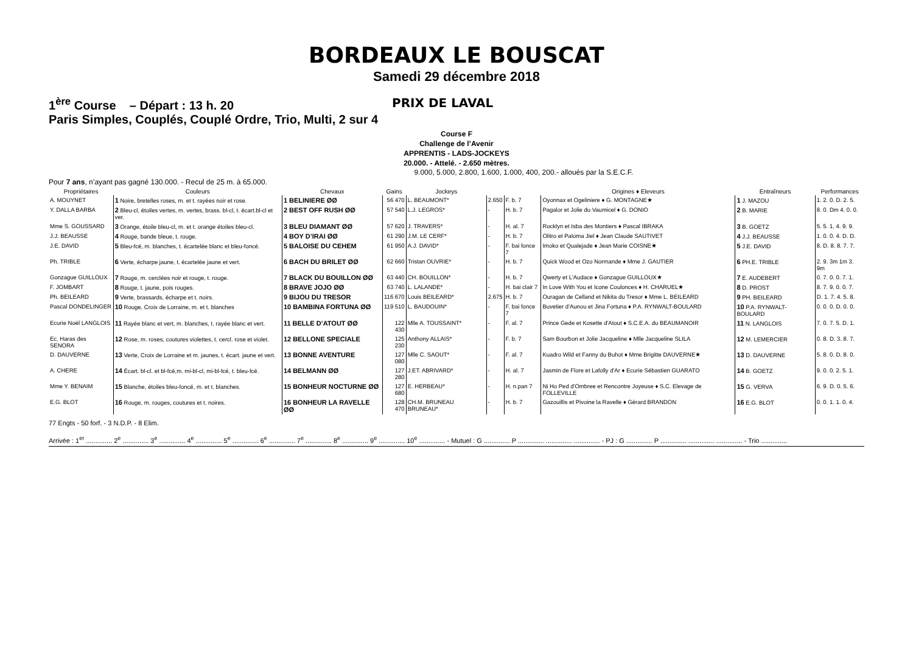BORDEAUX LE BOUSCAT
Samedi 29 décembre 2018
1<sup>ère</sup> Course – Départ : 13 h. 20 PRIX DE LAVAL
Paris Simples, Couplés, Couplé Ordre, Trio, Multi, 2 sur 4
Course F
Challenge de l’Avenir
APPRENTIS - LADS-JOCKEYS
20.000. - Attelé. - 2.650 mètres.
9.000, 5.000, 2.800, 1.600, 1.000, 400, 200.- alloués par la S.E.C.F.
Pour 7 ans, n’ayant pas gagné 130.000. - Recul de 25 m. à 65.000.
| Propriétaires | Couleurs | Chevaux | Gains | Jockeys | | | Origines ♦ Eleveurs | Entraîneurs | Performances |
| --- | --- | --- | --- | --- | --- | --- | --- | --- | --- |
| A. MOUYNET | 1 Noire, bretelles roses, m. et t. rayées noir et rose. | 1 BELINIERE ØØ | 56 470 | L. BEAUMONT* | 2.650 | F. b. 7 | Oyonnax et Ogeliniere ♦ G. MONTAGNE★ | 1 J. MAZOU | 1. 2. 0. D. 2. 5. |
| Y. DALLA BARBA | 2 Bleu-cl, étoiles vertes, m. vertes, brass. bl-cl, t. écart.bl-cl et ver. | 2 BEST OFF RUSH ØØ | 57 540 | L.J. LEGROS* | - | H. b. 7 | Pagalor et Jolie du Vaumicel ♦ G. DONIO | 2 B. MARIE | 8. 0. Dm 4. 0. 0. |
| Mme S. GOUSSARD | 3 Orange, étoile bleu-cl, m. et t. orange étoiles bleu-cl. | 3 BLEU DIAMANT ØØ | 57 620 | J. TRAVERS* | - | H. al. 7 | Rocklyn et Isba des Montiers ♦ Pascal IBRAKA | 3 B. GOETZ | 5. 5. 1. 4. 9. 9. |
| J.J. BEAUSSE | 4 Rouge, bande bleue, t. rouge. | 4 BOY D’IRAI ØØ | 61 290 | J.M. LE CERF* | - | H. b. 7 | Olitro et Paloma Jiel ♦ Jean Claude SAUTIVET | 4 J.J. BEAUSSE | 1. 0. 0. 4. D. D. |
| J.E. DAVID | 5 Bleu-fcé, m. blanches, t. écartelée blanc et bleu-foncé. | 5 BALOISE DU CEHEM | 61 950 | A.J. DAVID* | - | F. bai fonce 7 | Imoko et Qualejade ♦ Jean Marie COISNE★ | 5 J.E. DAVID | 8. D. 8. 8. 7. 7. |
| Ph. TRIBLE | 6 Verte, écharpe jaune, t. écartelée jaune et vert. | 6 BACH DU BRILET ØØ | 62 660 | Tristan OUVRIE* | - | H. b. 7 | Quick Wood et Ozo Normande ♦ Mme J. GAUTIER | 6 PH.E. TRIBLE | 2. 9. 3m 1m 3. 9m |
| Gonzague GUILLOUX | 7 Rouge, m. cerclées noir et rouge, t. rouge. | 7 BLACK DU BOUILLON ØØ | 63 440 | CH. BOUILLON* | - | H. b. 7 | Qwerty et L'Audace ♦ Gonzague GUILLOUX★ | 7 E. AUDEBERT | 0. 7. 0. 0. 7. 1. |
| F. JOMBART | 8 Rouge, t. jaune, pois rouges. | 8 BRAVE JOJO ØØ | 63 740 | L. LALANDE* | - | H. bai clair 7 | In Love With You et Icone Coulonces ♦ H. CHARUEL★ | 8 D. PROST | 8. 7. 9. 0. 0. 7. |
| Ph. BEILEARD | 9 Verte, brassards, écharpe et t. noirs. | 9 BIJOU DU TRESOR | 116 670 | Louis BEILEARD* | 2.675 | H. b. 7 | Ouragan de Celland et Nikita du Tresor ♦ Mme L. BEILEARD | 9 PH. BEILEARD | D. 1. 7. 4. 5. 8. |
| Pascal DONDELINGER | 10 Rouge, Croix de Lorraine, m. et t. blanches | 10 BAMBINA FORTUNA ØØ | 119 510 | L. BAUDOUIN* | - | F. bai fonce 7 | Buvetier d'Aunou et Jina Fortuna ♦ P.A. RYNWALT-BOULARD | 10 P.A. RYNWALT-BOULARD | 0. 0. 0. D. 0. 0. |
| Ecurie Noël LANGLOIS | 11 Rayée blanc et vert, m. blanches, t. rayée blanc et vert. | 11 BELLE D’ATOUT ØØ | 122 430 | Mlle A. TOUSSAINT* | - | F. al. 7 | Prince Gede et Kosette d'Atout ♦ S.C.E.A. du BEAUMANOIR | 11 N. LANGLOIS | 7. 0. 7. 5. D. 1. |
| Ec. Haras des SENORA | 12 Rose, m. roses, coutures violettes, t. cercl. rose et violet. | 12 BELLONE SPECIALE | 125 230 | Anthony ALLAIS* | - | F. b. 7 | Sam Bourbon et Jolie Jacqueline ♦ Mlle Jacqueline SLILA | 12 M. LEMERCIER | 0. 8. D. 3. 8. 7. |
| D. DAUVERNE | 13 Verte, Croix de Lorraine et m. jaunes, t. écart. jaune et vert. | 13 BONNE AVENTURE | 127 080 | Mlle C. SAOUT* | - | F. al. 7 | Kuadro Wild et Fanny du Buhot ♦ Mme Brigitte DAUVERNE★ | 13 D. DAUVERNE | 5. 8. 0. D. 8. 0. |
| A. CHERE | 14 Écart. bl-cl. et bl-fcé,m. mi-bl-cl, mi-bl-fcé, t. bleu-fcé. | 14 BELMANN ØØ | 127 280 | J.ET. ABRIVARD* | - | H. al. 7 | Jasmin de Flore et Lafolly d'Ar ♦ Ecurie Sébastien GUARATO | 14 B. GOETZ | 9. 0. 0. 2. 5. 1. |
| Mme Y. BENAIM | 15 Blanche, étoiles bleu-foncé, m. et t. blanches. | 15 BONHEUR NOCTURNE ØØ | 127 680 | E. HERBEAU* | - | H. n.pan 7 | Ni Ho Ped d'Ombree et Rencontre Joyeuse ♦ S.C. Elevage de FOLLEVILLE | 15 G. VERVA | 6. 9. D. 0. 5. 6. |
| E.G. BLOT | 16 Rouge, m. rouges, coutures et t. noires. | 16 BONHEUR LA RAVELLE ØØ | 128 470 | CH.M. BRUNEAU BRUNEAU* | - | H. b. 7 | Gazouillis et Pivoine la Ravelle ♦ Gérard BRANDON | 16 E.G. BLOT | 0. 0. 1. 1. 0. 4. |
77 Engts - 50 forf. - 3 N.D.P. - 8 Elim.
Arrivée : 1<sup>er</sup> .............. 2<sup>e</sup> .............. 3<sup>e</sup> .............. 4<sup>e</sup> .............. 5<sup>e</sup> .............. 6<sup>e</sup> .............. 7<sup>e</sup> .............. 8<sup>e</sup> .............. 9<sup>e</sup> .............. 10<sup>e</sup> .............. - Mutuel : G .............. P .............. .............. .............. - PJ : G .............. P .............. .............. .............. - Trio ..............